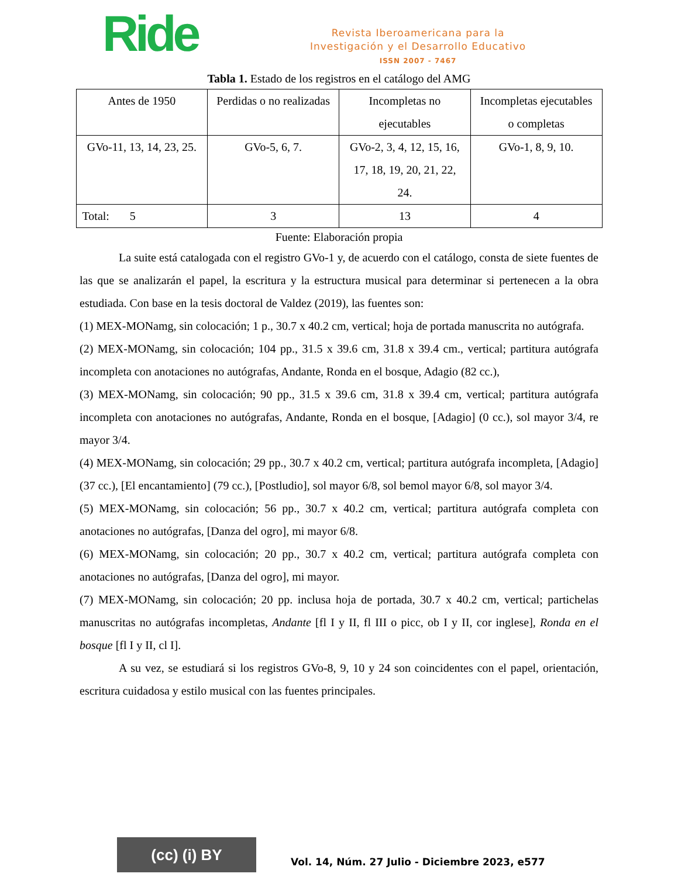Ride
Revista Iberoamericana para la
Investigación y el Desarrollo Educativo
ISSN 2007 - 7467
Tabla 1. Estado de los registros en el catálogo del AMG
| Antes de 1950 | Perdidas o no realizadas | Incompletas no ejecutables | Incompletas ejecutables o completas |
| GVo-11, 13, 14, 23, 25. | GVo-5, 6, 7. | GVo-2, 3, 4, 12, 15, 16, 17, 18, 19, 20, 21, 22, 24. | GVo-1, 8, 9, 10. |
| Total: 5 | 3 | 13 | 4 |
Fuente: Elaboración propia
La suite está catalogada con el registro GVo-1 y, de acuerdo con el catálogo, consta de siete fuentes de las que se analizarán el papel, la escritura y la estructura musical para determinar si pertenecen a la obra estudiada. Con base en la tesis doctoral de Valdez (2019), las fuentes son:
(1) MEX-MONamg, sin colocación; 1 p., 30.7 x 40.2 cm, vertical; hoja de portada manuscrita no autógrafa.
(2) MEX-MONamg, sin colocación; 104 pp., 31.5 x 39.6 cm, 31.8 x 39.4 cm., vertical; partitura autógrafa incompleta con anotaciones no autógrafas, Andante, Ronda en el bosque, Adagio (82 cc.),
(3) MEX-MONamg, sin colocación; 90 pp., 31.5 x 39.6 cm, 31.8 x 39.4 cm, vertical; partitura autógrafa incompleta con anotaciones no autógrafas, Andante, Ronda en el bosque, [Adagio] (0 cc.), sol mayor 3/4, re mayor 3/4.
(4) MEX-MONamg, sin colocación; 29 pp., 30.7 x 40.2 cm, vertical; partitura autógrafa incompleta, [Adagio] (37 cc.), [El encantamiento] (79 cc.), [Postludio], sol mayor 6/8, sol bemol mayor 6/8, sol mayor 3/4.
(5) MEX-MONamg, sin colocación; 56 pp., 30.7 x 40.2 cm, vertical; partitura autógrafa completa con anotaciones no autógrafas, [Danza del ogro], mi mayor 6/8.
(6) MEX-MONamg, sin colocación; 20 pp., 30.7 x 40.2 cm, vertical; partitura autógrafa completa con anotaciones no autógrafas, [Danza del ogro], mi mayor.
(7) MEX-MONamg, sin colocación; 20 pp. inclusa hoja de portada, 30.7 x 40.2 cm, vertical; partichelas manuscritas no autógrafas incompletas, Andante [fl I y II, fl III o picc, ob I y II, cor inglese], Ronda en el bosque [fl I y II, cl I].
A su vez, se estudiará si los registros GVo-8, 9, 10 y 24 son coincidentes con el papel, orientación, escritura cuidadosa y estilo musical con las fuentes principales.
(cc) (i) BY
Vol. 14, Núm. 27 Julio - Diciembre 2023, e577